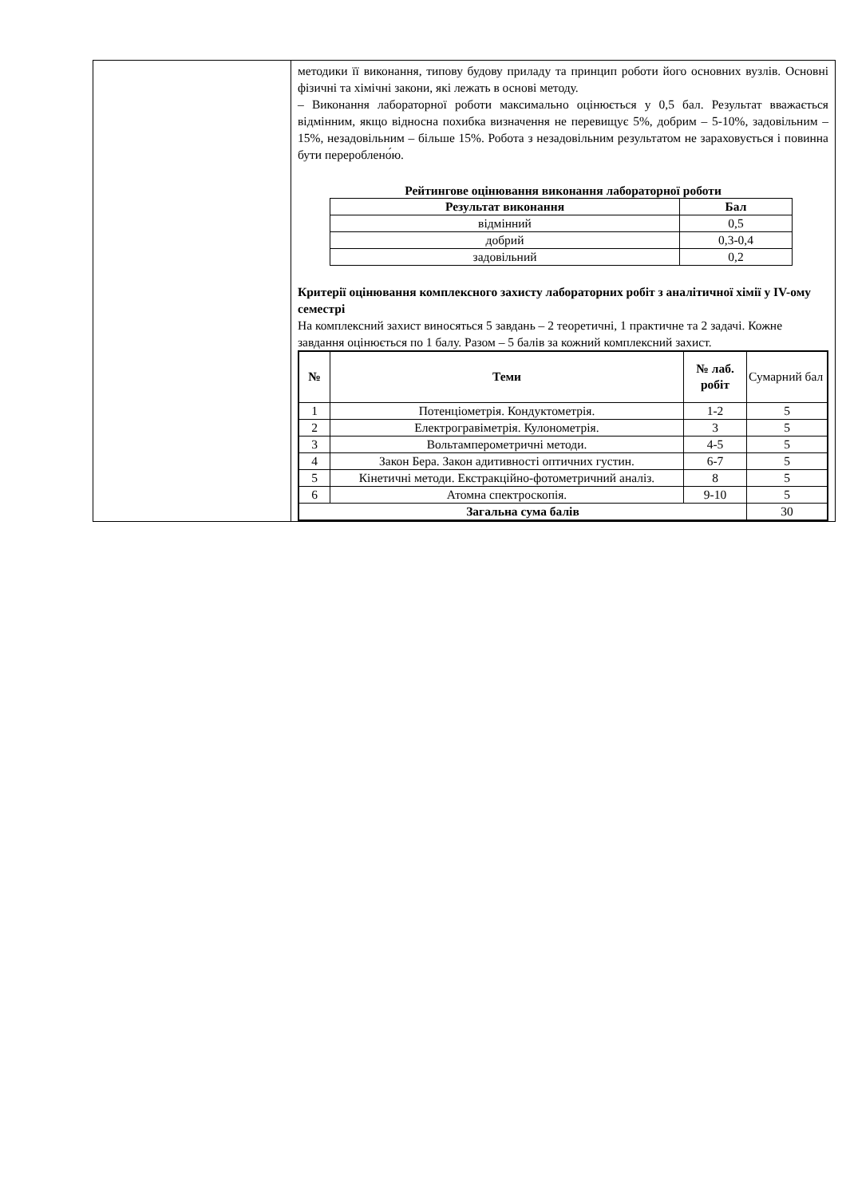| | методики її виконання, типову будову приладу та принцип роботи його основних вузлів. Основні фізичні та хімічні закони, які лежать в основі методу. – Виконання лабораторної роботи максимально оцінюється у 0,5 бал. Результат вважається відмінним, якщо відносна похибка визначення не перевищує 5%, добрим – 5-10%, задовільним – 15%, незадовільним – більше 15%. Робота з незадовільним результатом не зараховується і повинна бути перероблено́ю. Рейтингове оцінювання виконання лабораторної роботи / Результат виконання / Бал / / --- / --- / / відмінний / 0,5 / / добрий / 0,3-0,4 / / задовільний / 0,2 / Критерії оцінювання комплексного захисту лабораторних робіт з аналітичної хімії у IV-ому семестрі На комплексний захист виносяться 5 завдань – 2 теоретичні, 1 практичне та 2 задачі. Кожне завдання оцінюється по 1 балу. Разом – 5 балів за кожний комплексний захист. / № / Теми / № лаб. робіт / Сумарний бал / / --- / --- / --- / --- / / 1 / Потенціометрія. Кондуктометрія. / 1-2 / 5 / / 2 / Електрогравіметрія. Кулонометрія. / 3 / 5 / / 3 / Вольтамперометричні методи. / 4-5 / 5 / / 4 / Закон Бера. Закон адитивності оптичних густин. / 6-7 / 5 / / 5 / Кінетичні методи. Екстракційно-фотометричний аналіз. / 8 / 5 / / 6 / Атомна спектроскопія. / 9-10 / 5 / / Загальна сума балів / / / 30 / |